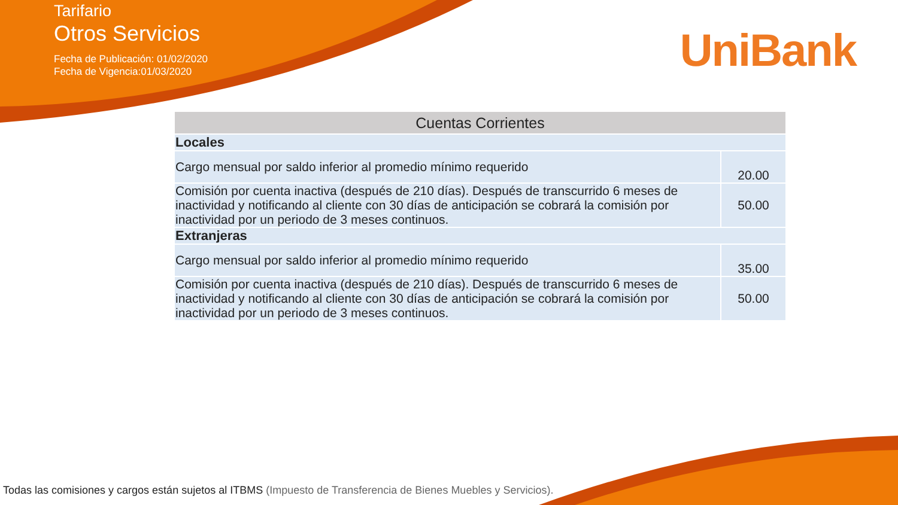Tarifario
Otros Servicios
Fecha de Publicación: 01/02/2020
Fecha de Vigencia:01/03/2020
UniBank
| Cuentas Corrientes | |
| --- | --- |
| Locales | |
| Cargo mensual por saldo inferior al promedio mínimo requerido | 20.00 |
| Comisión por cuenta inactiva (después de 210 días). Después de transcurrido 6 meses de inactividad y notificando al cliente con 30 días de anticipación se cobrará la comisión por inactividad por un periodo de 3 meses continuos. | 50.00 |
| Extranjeras | |
| Cargo mensual por saldo inferior al promedio mínimo requerido | 35.00 |
| Comisión por cuenta inactiva (después de 210 días). Después de transcurrido 6 meses de inactividad y notificando al cliente con 30 días de anticipación se cobrará la comisión por inactividad por un periodo de 3 meses continuos. | 50.00 |
Todas las comisiones y cargos están sujetos al ITBMS (Impuesto de Transferencia de Bienes Muebles y Servicios).